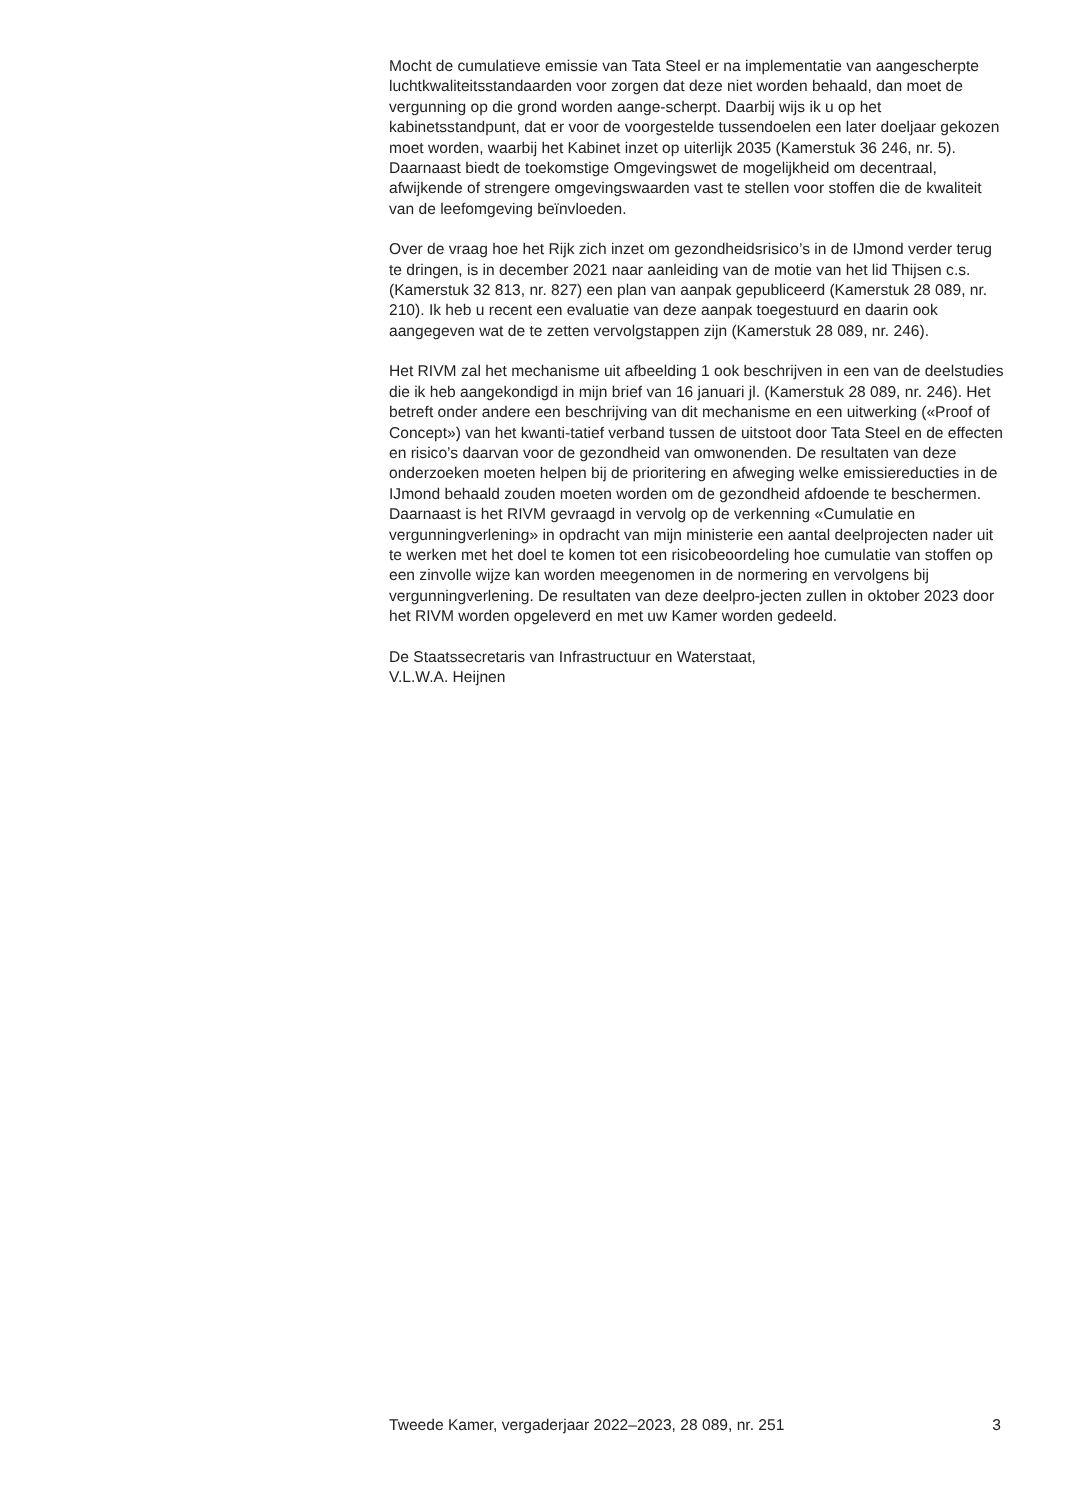Mocht de cumulatieve emissie van Tata Steel er na implementatie van aangescherpte luchtkwaliteitsstandaarden voor zorgen dat deze niet worden behaald, dan moet de vergunning op die grond worden aange-scherpt. Daarbij wijs ik u op het kabinetsstandpunt, dat er voor de voorgestelde tussendoelen een later doeljaar gekozen moet worden, waarbij het Kabinet inzet op uiterlijk 2035 (Kamerstuk 36 246, nr. 5). Daarnaast biedt de toekomstige Omgevingswet de mogelijkheid om decentraal, afwijkende of strengere omgevingswaarden vast te stellen voor stoffen die de kwaliteit van de leefomgeving beïnvloeden.
Over de vraag hoe het Rijk zich inzet om gezondheidsrisico’s in de IJmond verder terug te dringen, is in december 2021 naar aanleiding van de motie van het lid Thijsen c.s. (Kamerstuk 32 813, nr. 827) een plan van aanpak gepubliceerd (Kamerstuk 28 089, nr. 210). Ik heb u recent een evaluatie van deze aanpak toegestuurd en daarin ook aangegeven wat de te zetten vervolgstappen zijn (Kamerstuk 28 089, nr. 246).
Het RIVM zal het mechanisme uit afbeelding 1 ook beschrijven in een van de deelstudies die ik heb aangekondigd in mijn brief van 16 januari jl. (Kamerstuk 28 089, nr. 246). Het betreft onder andere een beschrijving van dit mechanisme en een uitwerking («Proof of Concept») van het kwanti-tatief verband tussen de uitstoot door Tata Steel en de effecten en risico’s daarvan voor de gezondheid van omwonenden. De resultaten van deze onderzoeken moeten helpen bij de prioritering en afweging welke emissiereducties in de IJmond behaald zouden moeten worden om de gezondheid afdoende te beschermen. Daarnaast is het RIVM gevraagd in vervolg op de verkenning «Cumulatie en vergunningverlening» in opdracht van mijn ministerie een aantal deelprojecten nader uit te werken met het doel te komen tot een risicobeoordeling hoe cumulatie van stoffen op een zinvolle wijze kan worden meegenomen in de normering en vervolgens bij vergunningverlening. De resultaten van deze deelpro-jecten zullen in oktober 2023 door het RIVM worden opgeleverd en met uw Kamer worden gedeeld.
De Staatssecretaris van Infrastructuur en Waterstaat,
V.L.W.A. Heijnen
Tweede Kamer, vergaderjaar 2022–2023, 28 089, nr. 251 3